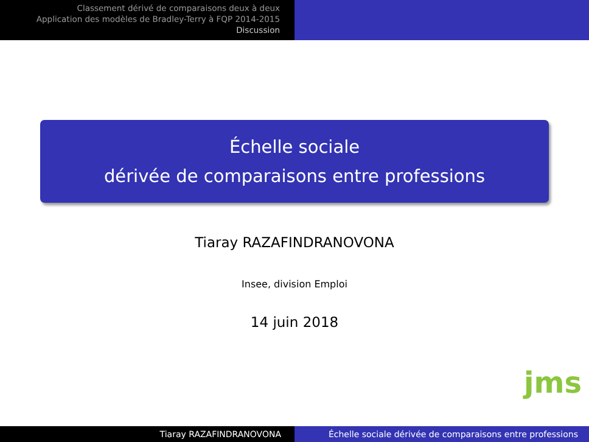Classement dérivé de comparaisons deux à deux
Application des modèles de Bradley-Terry à FQP 2014-2015
Discussion
Échelle sociale
dérivée de comparaisons entre professions
Tiaray RAZAFINDRANOVONA
Insee, division Emploi
14 juin 2018
jms
Tiaray RAZAFINDRANOVONA Échelle sociale dérivée de comparaisons entre professions